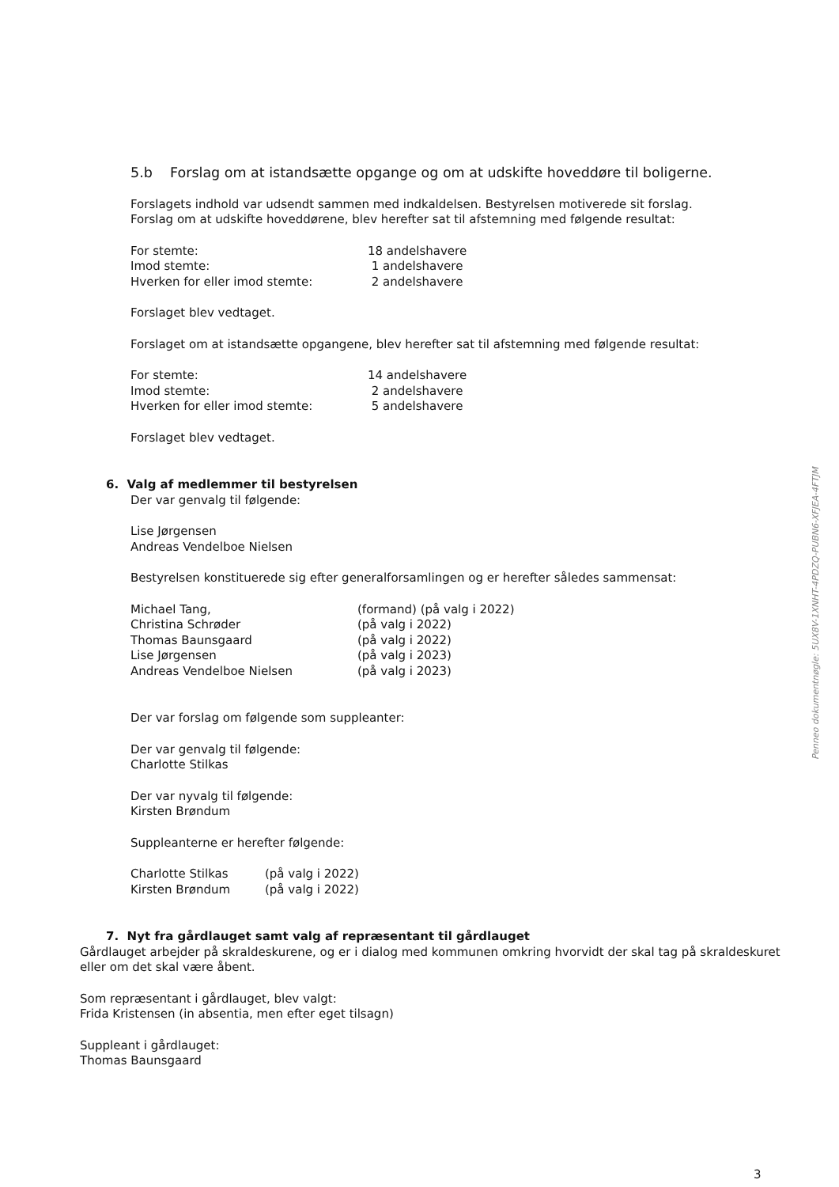5.b Forslag om at istandsætte opgange og om at udskifte hoveddøre til boligerne.
Forslagets indhold var udsendt sammen med indkaldelsen. Bestyrelsen motiverede sit forslag.
Forslag om at udskifte hoveddørene, blev herefter sat til afstemning med følgende resultat:
For stemte: 18 andelshavere
Imod stemte: 1 andelshavere
Hverken for eller imod stemte: 2 andelshavere
Forslaget blev vedtaget.
Forslaget om at istandsætte opgangene, blev herefter sat til afstemning med følgende resultat:
For stemte: 14 andelshavere
Imod stemte: 2 andelshavere
Hverken for eller imod stemte: 5 andelshavere
Forslaget blev vedtaget.
6. Valg af medlemmer til bestyrelsen
Der var genvalg til følgende:
Lise Jørgensen
Andreas Vendelboe Nielsen
Bestyrelsen konstituerede sig efter generalforsamlingen og er herefter således sammensat:
Michael Tang, (formand) (på valg i 2022)
Christina Schrøder (på valg i 2022)
Thomas Baunsgaard (på valg i 2022)
Lise Jørgensen (på valg i 2023)
Andreas Vendelboe Nielsen (på valg i 2023)
Der var forslag om følgende som suppleanter:
Der var genvalg til følgende:
Charlotte Stilkas
Der var nyvalg til følgende:
Kirsten Brøndum
Suppleanterne er herefter følgende:
Charlotte Stilkas (på valg i 2022)
Kirsten Brøndum (på valg i 2022)
7. Nyt fra gårdlauget samt valg af repræsentant til gårdlauget
Gårdlauget arbejder på skraldeskurene, og er i dialog med kommunen omkring hvorvidt der skal tag på skraldeskuret eller om det skal være åbent.
Som repræsentant i gårdlauget, blev valgt:
Frida Kristensen (in absentia, men efter eget tilsagn)
Suppleant i gårdlauget:
Thomas Baunsgaard
3
Penneo dokumentnøgle: 5UX8V-1XNHT-4PDZQ-PUBN6-XFJEA-4FTJM